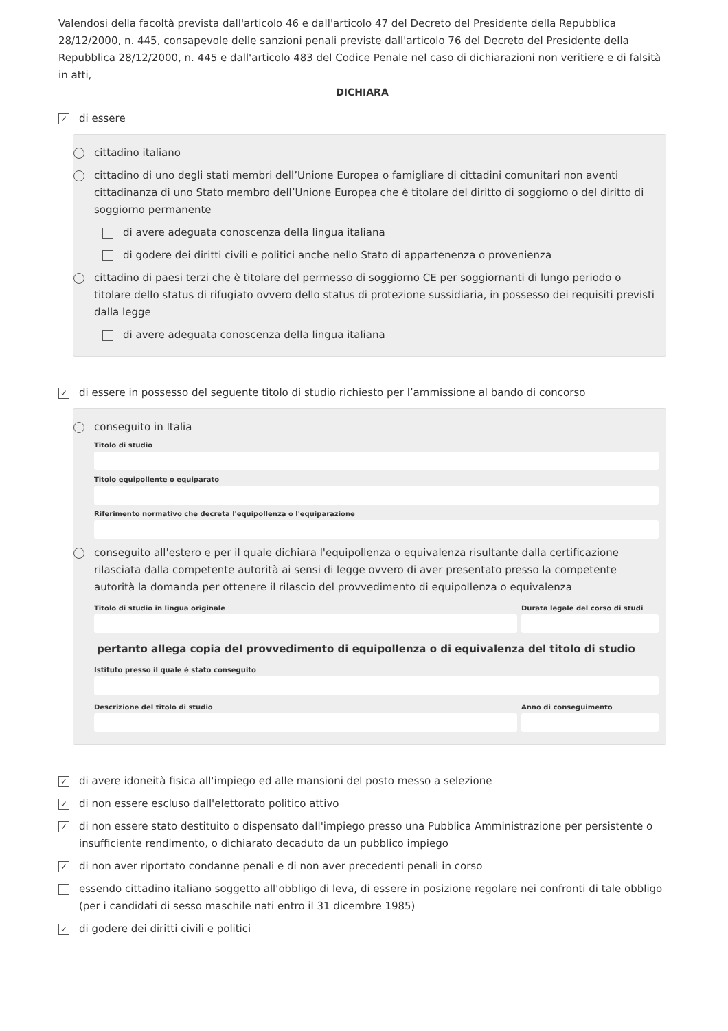Valendosi della facoltà prevista dall'articolo 46 e dall'articolo 47 del Decreto del Presidente della Repubblica 28/12/2000, n. 445, consapevole delle sanzioni penali previste dall'articolo 76 del Decreto del Presidente della Repubblica 28/12/2000, n. 445 e dall'articolo 483 del Codice Penale nel caso di dichiarazioni non veritiere e di falsità in atti,
DICHIARA
✓ di essere
cittadino italiano
cittadino di uno degli stati membri dell’Unione Europea o famigliare di cittadini comunitari non aventi cittadinanza di uno Stato membro dell’Unione Europea che è titolare del diritto di soggiorno o del diritto di soggiorno permanente
di avere adeguata conoscenza della lingua italiana
di godere dei diritti civili e politici anche nello Stato di appartenenza o provenienza
cittadino di paesi terzi che è titolare del permesso di soggiorno CE per soggiornanti di lungo periodo o titolare dello status di rifugiato ovvero dello status di protezione sussidiaria, in possesso dei requisiti previsti dalla legge
di avere adeguata conoscenza della lingua italiana
✓ di essere in possesso del seguente titolo di studio richiesto per l’ammissione al bando di concorso
conseguito in Italia
Titolo di studio
Titolo equipollente o equiparato
Riferimento normativo che decreta l'equipollenza o l'equiparazione
conseguito all'estero e per il quale dichiara l'equipollenza o equivalenza risultante dalla certificazione rilasciata dalla competente autorità ai sensi di legge ovvero di aver presentato presso la competente autorità la domanda per ottenere il rilascio del provvedimento di equipollenza o equivalenza
Titolo di studio in lingua originale
Durata legale del corso di studi
pertanto allega copia del provvedimento di equipollenza o di equivalenza del titolo di studio
Istituto presso il quale è stato conseguito
Descrizione del titolo di studio
Anno di conseguimento
✓ di avere idoneità fisica all'impiego ed alle mansioni del posto messo a selezione
✓ di non essere escluso dall'elettorato politico attivo
✓ di non essere stato destituito o dispensato dall'impiego presso una Pubblica Amministrazione per persistente o insufficiente rendimento, o dichiarato decaduto da un pubblico impiego
✓ di non aver riportato condanne penali e di non aver precedenti penali in corso
essendo cittadino italiano soggetto all'obbligo di leva, di essere in posizione regolare nei confronti di tale obbligo (per i candidati di sesso maschile nati entro il 31 dicembre 1985)
✓ di godere dei diritti civili e politici